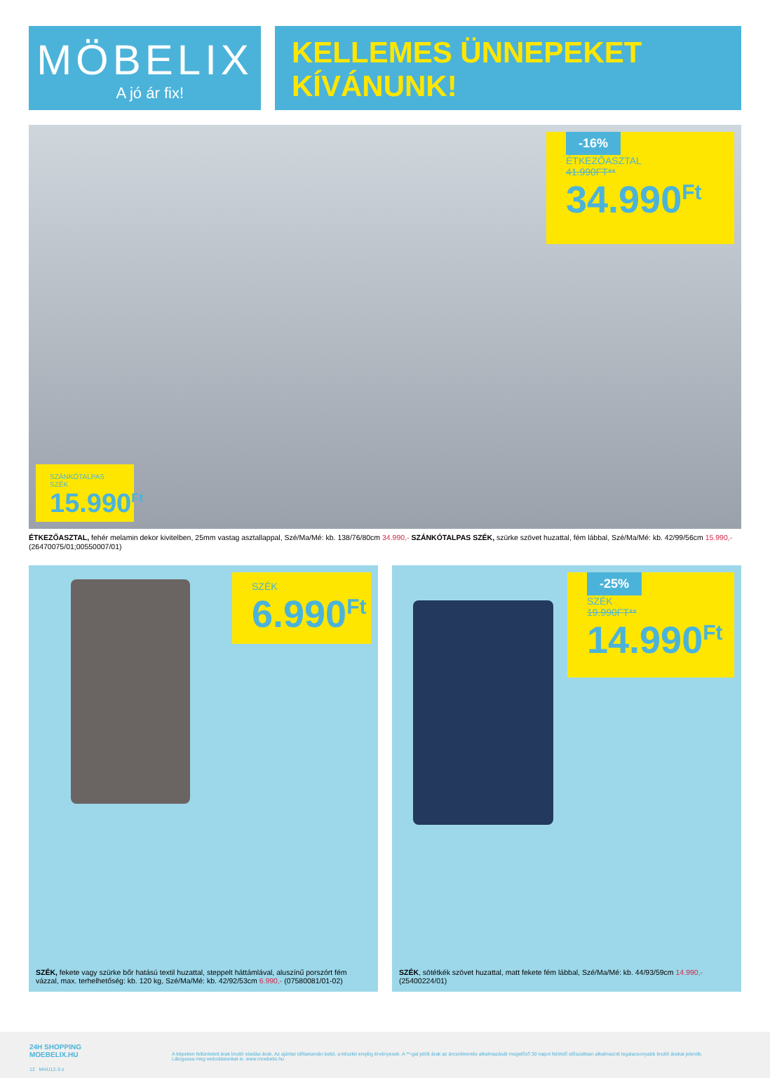MÖBELIX
A jó ár fix!
KELLEMES ÜNNEPEKET
KÍVÁNUNK!
-16%
ÉTKEZŐASZTAL
41.990FT**
34.990<sup>Ft</sup>
SZÁNKÓTALPAS
SZÉK
15.990<sup>Ft</sup>
ÉTKEZŐASZTAL, fehér melamin dekor kivitelben, 25mm vastag asztallappal, Szé/Ma/Mé: kb. 138/76/80cm 34.990,- SZÁNKÓTALPAS SZÉK, szürke szövet huzattal, fém lábbal, Szé/Ma/Mé: kb. 42/99/56cm 15.990,- (26470075/01;00550007/01)
SZÉK
6.990<sup>Ft</sup>
SZÉK, fekete vagy szürke bőr hatású textil huzattal, steppelt háttámlával, aluszínű porszórt fém vázzal, max. terhelhetőség: kb. 120 kg, Szé/Ma/Mé: kb. 42/92/53cm 6.990,- (07580081/01-02)
-25%
SZÉK
19.990FT**
14.990<sup>Ft</sup>
SZÉK, sötétkék szövet huzattal, matt fekete fém lábbal, Szé/Ma/Mé: kb. 44/93/59cm 14.990,- (25400224/01)
24H SHOPPING
MOEBELIX.HU
A képeken feltüntetett árak bruttó eladási árak. Az ajánlat időtartamán belül, a készlet erejéig érvényesek. A **-gal jelölt árak az árcsökkentés alkalmazását megelőző 30 napot felölelő időszakban alkalmazott legalacsonyabb bruttó árakat jelentik. Látogassa meg weboldalunkat is: www.moebelix.hu
12 MHU12-3-z